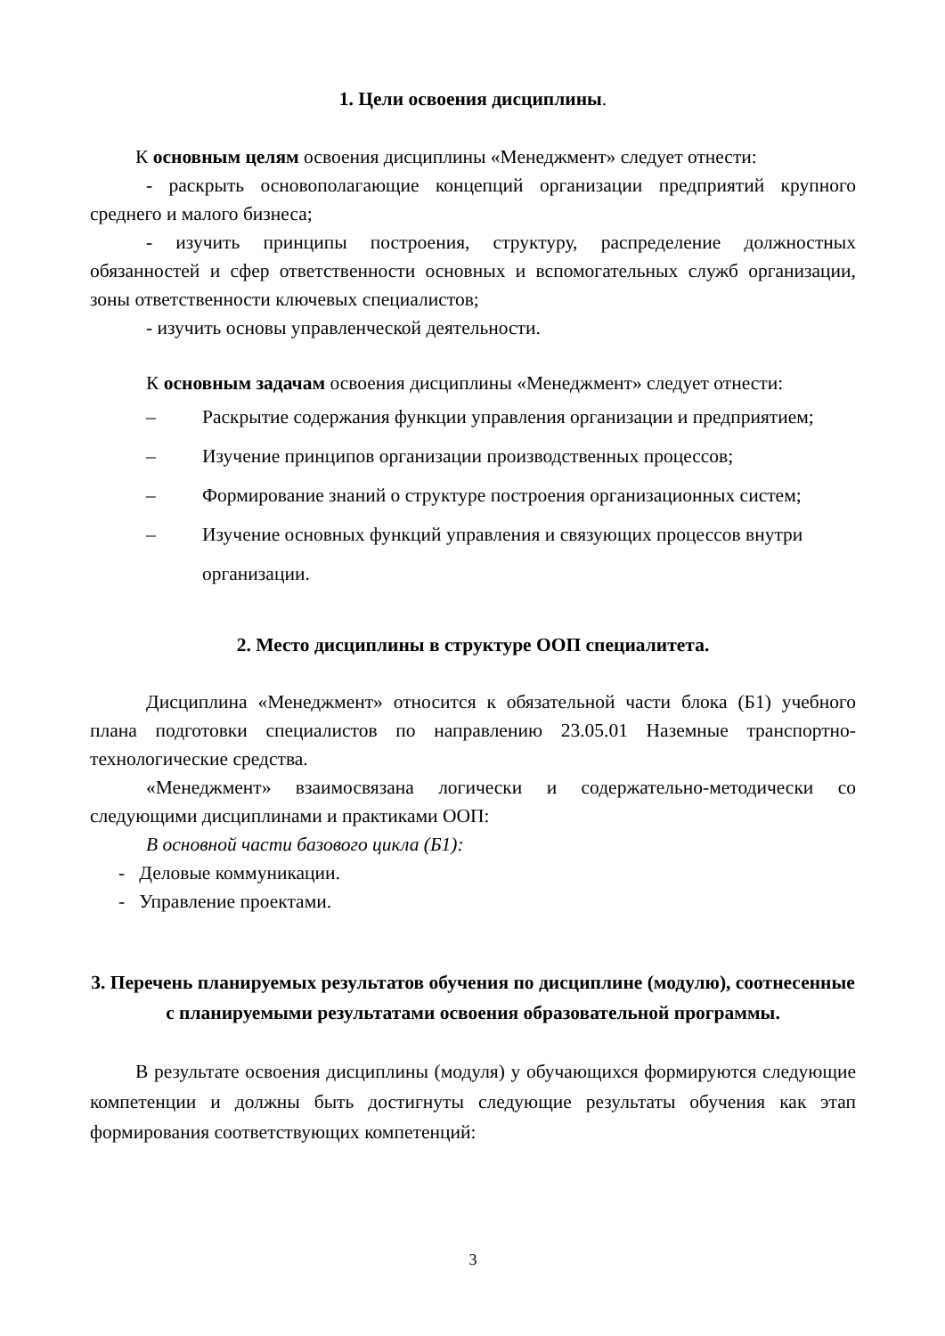1. Цели освоения дисциплины.
К основным целям освоения дисциплины «Менеджмент» следует отнести:
- раскрыть основополагающие концепций организации предприятий крупного среднего и малого бизнеса;
- изучить принципы построения, структуру, распределение должностных обязанностей и сфер ответственности основных и вспомогательных служб организации, зоны ответственности ключевых специалистов;
- изучить основы управленческой деятельности.
К основным задачам освоения дисциплины «Менеджмент» следует отнести:
– Раскрытие содержания функции управления организации и предприятием;
– Изучение принципов организации производственных процессов;
– Формирование знаний о структуре построения организационных систем;
– Изучение основных функций управления и связующих процессов внутри организации.
2. Место дисциплины в структуре ООП специалитета.
Дисциплина «Менеджмент» относится к обязательной части блока (Б1) учебного плана подготовки специалистов по направлению 23.05.01 Наземные транспортно-технологические средства.
«Менеджмент» взаимосвязана логически и содержательно-методически со следующими дисциплинами и практиками ООП:
В основной части базового цикла (Б1):
- Деловые коммуникации.
- Управление проектами.
3. Перечень планируемых результатов обучения по дисциплине (модулю), соотнесенные с планируемыми результатами освоения образовательной программы.
В результате освоения дисциплины (модуля) у обучающихся формируются следующие компетенции и должны быть достигнуты следующие результаты обучения как этап формирования соответствующих компетенций:
3